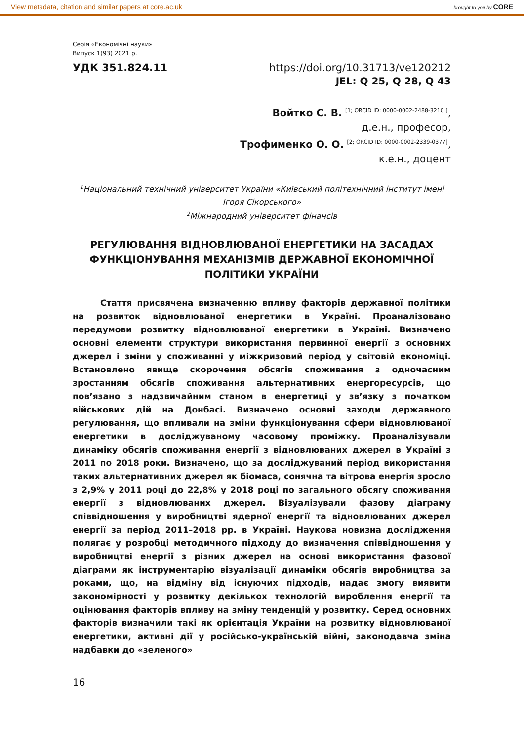View metadata, citation and similar papers at core.ac.uk brought to you by CORE
Серія «Економічні науки»
Випуск 1(93) 2021 р.
УДК 351.824.11 https://doi.org/10.31713/ve120212
JEL: Q 25, Q 28, Q 43
Войтко С. В. <sup>[1; ORCID ID: 0000-0002-2488-3210 ]</sup>,
д.е.н., професор,
Трофименко О. О. <sup>[2; ORCID ID: 0000-0002-2339-0377]</sup>,
к.е.н., доцент
<sup>1</sup> Національний технічний університет України «Київський політехнічний інститут імені Ігоря Сікорського»
<sup>2</sup> Міжнародний університет фінансів
РЕГУЛЮВАННЯ ВІДНОВЛЮВАНОЇ ЕНЕРГЕТИКИ НА ЗАСАДАХ ФУНКЦІОНУВАННЯ МЕХАНІЗМІВ ДЕРЖАВНОЇ ЕКОНОМІЧНОЇ ПОЛІТИКИ УКРАЇНИ
Стаття присвячена визначенню впливу факторів державної політики на розвиток відновлюваної енергетики в Україні. Проаналізовано передумови розвитку відновлюваної енергетики в Україні. Визначено основні елементи структури використання первинної енергії з основних джерел і зміни у споживанні у міжкризовий період у світовій економіці. Встановлено явище скорочення обсягів споживання з одночасним зростанням обсягів споживання альтернативних енергоресурсів, що пов’язано з надзвичайним станом в енергетиці у зв’язку з початком військових дій на Донбасі. Визначено основні заходи державного регулювання, що впливали на зміни функціонування сфери відновлюваної енергетики в досліджуваному часовому проміжку. Проаналізували динаміку обсягів споживання енергії з відновлюваних джерел в Україні з 2011 по 2018 роки. Визначено, що за досліджуваний період використання таких альтернативних джерел як біомаса, сонячна та вітрова енергія зросло з 2,9% у 2011 році до 22,8% у 2018 році по загального обсягу споживання енергії з відновлюваних джерел. Візуалізували фазову діаграму співвідношення у виробництві ядерної енергії та відновлюваних джерел енергії за період 2011–2018 рр. в Україні. Наукова новизна дослідження полягає у розробці методичного підходу до визначення співвідношення у виробництві енергії з різних джерел на основі використання фазової діаграми як інструментарію візуалізації динаміки обсягів виробництва за роками, що, на відміну від існуючих підходів, надає змогу виявити закономірності у розвитку декількох технологій вироблення енергії та оцінювання факторів впливу на зміну тенденцій у розвитку. Серед основних факторів визначили такі як орієнтація України на розвитку відновлюваної енергетики, активні дії у російсько-українській війні, законодавча зміна надбавки до «зеленого»
16